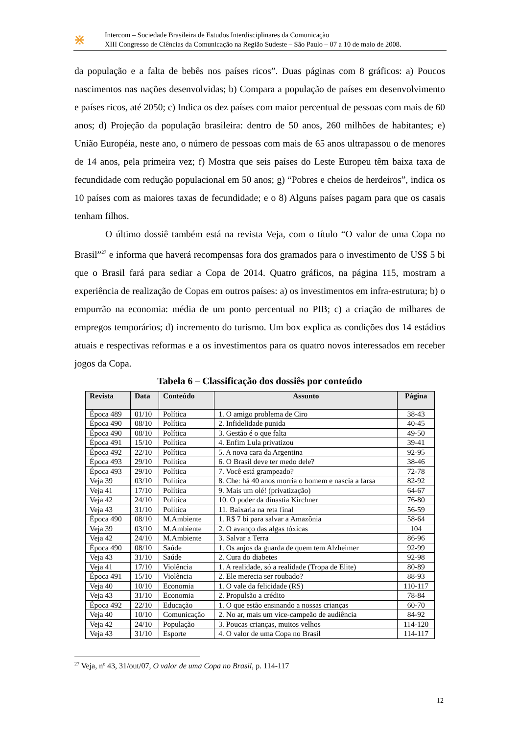⋇
Intercom – Sociedade Brasileira de Estudos Interdisciplinares da Comunicação
XIII Congresso de Ciências da Comunicação na Região Sudeste – São Paulo – 07 a 10 de maio de 2008.
da população e a falta de bebês nos países ricos”. Duas páginas com 8 gráficos: a) Poucos nascimentos nas nações desenvolvidas; b) Compara a população de países em desenvolvimento e países ricos, até 2050; c) Indica os dez países com maior percentual de pessoas com mais de 60 anos; d) Projeção da população brasileira: dentro de 50 anos, 260 milhões de habitantes; e) União Européia, neste ano, o número de pessoas com mais de 65 anos ultrapassou o de menores de 14 anos, pela primeira vez; f) Mostra que seis países do Leste Europeu têm baixa taxa de fecundidade com redução populacional em 50 anos; g) “Pobres e cheios de herdeiros”, indica os 10 países com as maiores taxas de fecundidade; e o 8) Alguns países pagam para que os casais tenham filhos.
O último dossiê também está na revista Veja, com o título “O valor de uma Copa no Brasil”<sup>27</sup> e informa que haverá recompensas fora dos gramados para o investimento de US$ 5 bi que o Brasil fará para sediar a Copa de 2014. Quatro gráficos, na página 115, mostram a experiência de realização de Copas em outros países: a) os investimentos em infra-estrutura; b) o empurrão na economia: média de um ponto percentual no PIB; c) a criação de milhares de empregos temporários; d) incremento do turismo. Um box explica as condições dos 14 estádios atuais e respectivas reformas e a os investimentos para os quatro novos interessados em receber jogos da Copa.
Tabela 6 – Classificação dos dossiês por conteúdo
| Revista | Data | Conteúdo | Assunto | Página |
| --- | --- | --- | --- | --- |
| Época 489 | 01/10 | Política | 1. O amigo problema de Ciro | 38-43 |
| Época 490 | 08/10 | Política | 2. Infidelidade punida | 40-45 |
| Época 490 | 08/10 | Política | 3. Gestão é o que falta | 49-50 |
| Época 491 | 15/10 | Política | 4. Enfim Lula privatizou | 39-41 |
| Época 492 | 22/10 | Política | 5. A nova cara da Argentina | 92-95 |
| Época 493 | 29/10 | Política | 6. O Brasil deve ter medo dele? | 38-46 |
| Época 493 | 29/10 | Política | 7. Você está grampeado? | 72-78 |
| Veja 39 | 03/10 | Política | 8. Che: há 40 anos morria o homem e nascia a farsa | 82-92 |
| Veja 41 | 17/10 | Política | 9. Mais um olé! (privatização) | 64-67 |
| Veja 42 | 24/10 | Política | 10. O poder da dinastia Kirchner | 76-80 |
| Veja 43 | 31/10 | Política | 11. Baixaria na reta final | 56-59 |
| Época 490 | 08/10 | M.Ambiente | 1. R$ 7 bi para salvar a Amazônia | 58-64 |
| Veja 39 | 03/10 | M.Ambiente | 2. O avanço das algas tóxicas | 104 |
| Veja 42 | 24/10 | M.Ambiente | 3. Salvar a Terra | 86-96 |
| Época 490 | 08/10 | Saúde | 1. Os anjos da guarda de quem tem Alzheimer | 92-99 |
| Veja 43 | 31/10 | Saúde | 2. Cura do diabetes | 92-98 |
| Veja 41 | 17/10 | Violência | 1. A realidade, só a realidade (Tropa de Elite) | 80-89 |
| Época 491 | 15/10 | Violência | 2. Ele merecia ser roubado? | 88-93 |
| Veja 40 | 10/10 | Economia | 1. O vale da felicidade (RS) | 110-117 |
| Veja 43 | 31/10 | Economia | 2. Propulsão a crédito | 78-84 |
| Época 492 | 22/10 | Educação | 1. O que estão ensinando a nossas crianças | 60-70 |
| Veja 40 | 10/10 | Comunicação | 2. No ar, mais um vice-campeão de audiência | 84-92 |
| Veja 42 | 24/10 | População | 3. Poucas crianças, muitos velhos | 114-120 |
| Veja 43 | 31/10 | Esporte | 4. O valor de uma Copa no Brasil | 114-117 |
<sup>27</sup> Veja, nº 43, 31/out/07, O valor de uma Copa no Brasil, p. 114-117
12